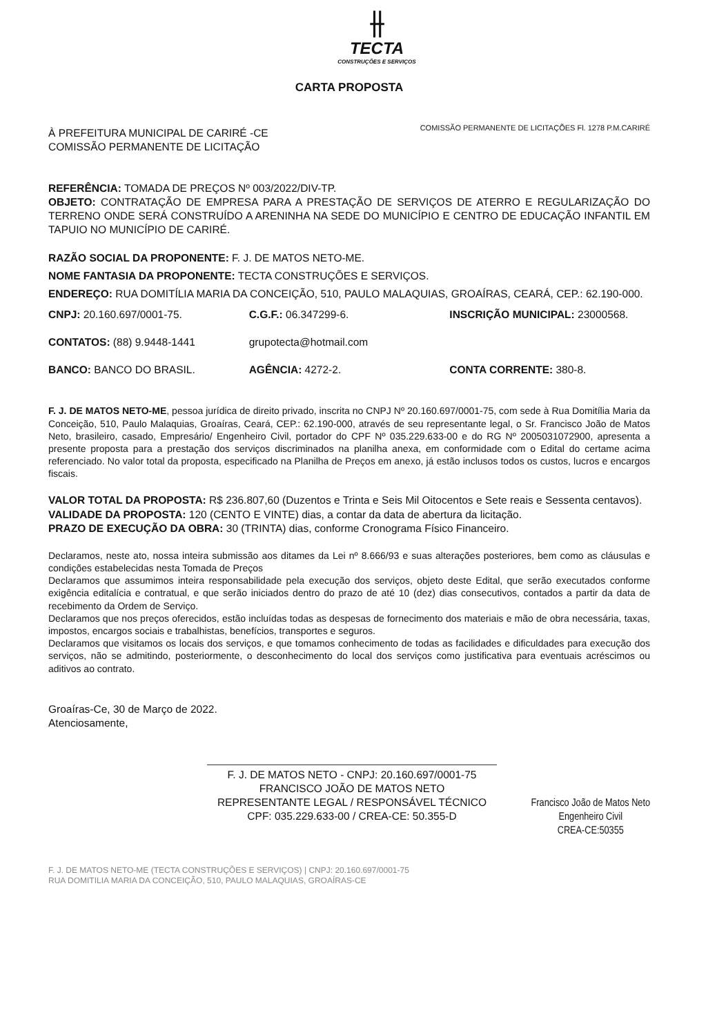⫲
TECTA
CONSTRUÇÕES E SERVIÇOS
CARTA PROPOSTA
À PREFEITURA MUNICIPAL DE CARIRÉ -CE
COMISSÃO PERMANENTE DE LICITAÇÃO
COMISSÃO PERMANENTE DE LICITAÇÕES Fl. 1278 P.M.CARIRÉ
REFERÊNCIA: TOMADA DE PREÇOS Nº 003/2022/DIV-TP.
OBJETO: CONTRATAÇÃO DE EMPRESA PARA A PRESTAÇÃO DE SERVIÇOS DE ATERRO E REGULARIZAÇÃO DO TERRENO ONDE SERÁ CONSTRUÍDO A ARENINHA NA SEDE DO MUNICÍPIO E CENTRO DE EDUCAÇÃO INFANTIL EM TAPUIO NO MUNICÍPIO DE CARIRÉ.
RAZÃO SOCIAL DA PROPONENTE: F. J. DE MATOS NETO-ME.
NOME FANTASIA DA PROPONENTE: TECTA CONSTRUÇÕES E SERVIÇOS.
ENDEREÇO: RUA DOMITÍLIA MARIA DA CONCEIÇÃO, 510, PAULO MALAQUIAS, GROAÍRAS, CEARÁ, CEP.: 62.190-000.
CNPJ: 20.160.697/0001-75. C.G.F.: 06.347299-6. INSCRIÇÃO MUNICIPAL: 23000568.
CONTATOS: (88) 9.9448-1441 grupotecta@hotmail.com
BANCO: BANCO DO BRASIL. AGÊNCIA: 4272-2. CONTA CORRENTE: 380-8.
F. J. DE MATOS NETO-ME, pessoa jurídica de direito privado, inscrita no CNPJ Nº 20.160.697/0001-75, com sede à Rua Domitília Maria da Conceição, 510, Paulo Malaquias, Groaíras, Ceará, CEP.: 62.190-000, através de seu representante legal, o Sr. Francisco João de Matos Neto, brasileiro, casado, Empresário/ Engenheiro Civil, portador do CPF Nº 035.229.633-00 e do RG Nº 2005031072900, apresenta a presente proposta para a prestação dos serviços discriminados na planilha anexa, em conformidade com o Edital do certame acima referenciado. No valor total da proposta, especificado na Planilha de Preços em anexo, já estão inclusos todos os custos, lucros e encargos fiscais.
VALOR TOTAL DA PROPOSTA: R$ 236.807,60 (Duzentos e Trinta e Seis Mil Oitocentos e Sete reais e Sessenta centavos).
VALIDADE DA PROPOSTA: 120 (CENTO E VINTE) dias, a contar da data de abertura da licitação.
PRAZO DE EXECUÇÃO DA OBRA: 30 (TRINTA) dias, conforme Cronograma Físico Financeiro.
Declaramos, neste ato, nossa inteira submissão aos ditames da Lei nº 8.666/93 e suas alterações posteriores, bem como as cláusulas e condições estabelecidas nesta Tomada de Preços
Declaramos que assumimos inteira responsabilidade pela execução dos serviços, objeto deste Edital, que serão executados conforme exigência editalícia e contratual, e que serão iniciados dentro do prazo de até 10 (dez) dias consecutivos, contados a partir da data de recebimento da Ordem de Serviço.
Declaramos que nos preços oferecidos, estão incluídas todas as despesas de fornecimento dos materiais e mão de obra necessária, taxas, impostos, encargos sociais e trabalhistas, benefícios, transportes e seguros.
Declaramos que visitamos os locais dos serviços, e que tomamos conhecimento de todas as facilidades e dificuldades para execução dos serviços, não se admitindo, posteriormente, o desconhecimento do local dos serviços como justificativa para eventuais acréscimos ou aditivos ao contrato.
Groaíras-Ce, 30 de Março de 2022.
Atenciosamente,
F. J. DE MATOS NETO - CNPJ: 20.160.697/0001-75
FRANCISCO JOÃO DE MATOS NETO
REPRESENTANTE LEGAL / RESPONSÁVEL TÉCNICO
CPF: 035.229.633-00 / CREA-CE: 50.355-D
Francisco João de Matos Neto
Engenheiro Civil
CREA-CE:50355
F. J. DE MATOS NETO-ME (TECTA CONSTRUÇÕES E SERVIÇOS) | CNPJ: 20.160.697/0001-75
RUA DOMITILIA MARIA DA CONCEIÇÃO, 510, PAULO MALAQUIAS, GROAÍRAS-CE